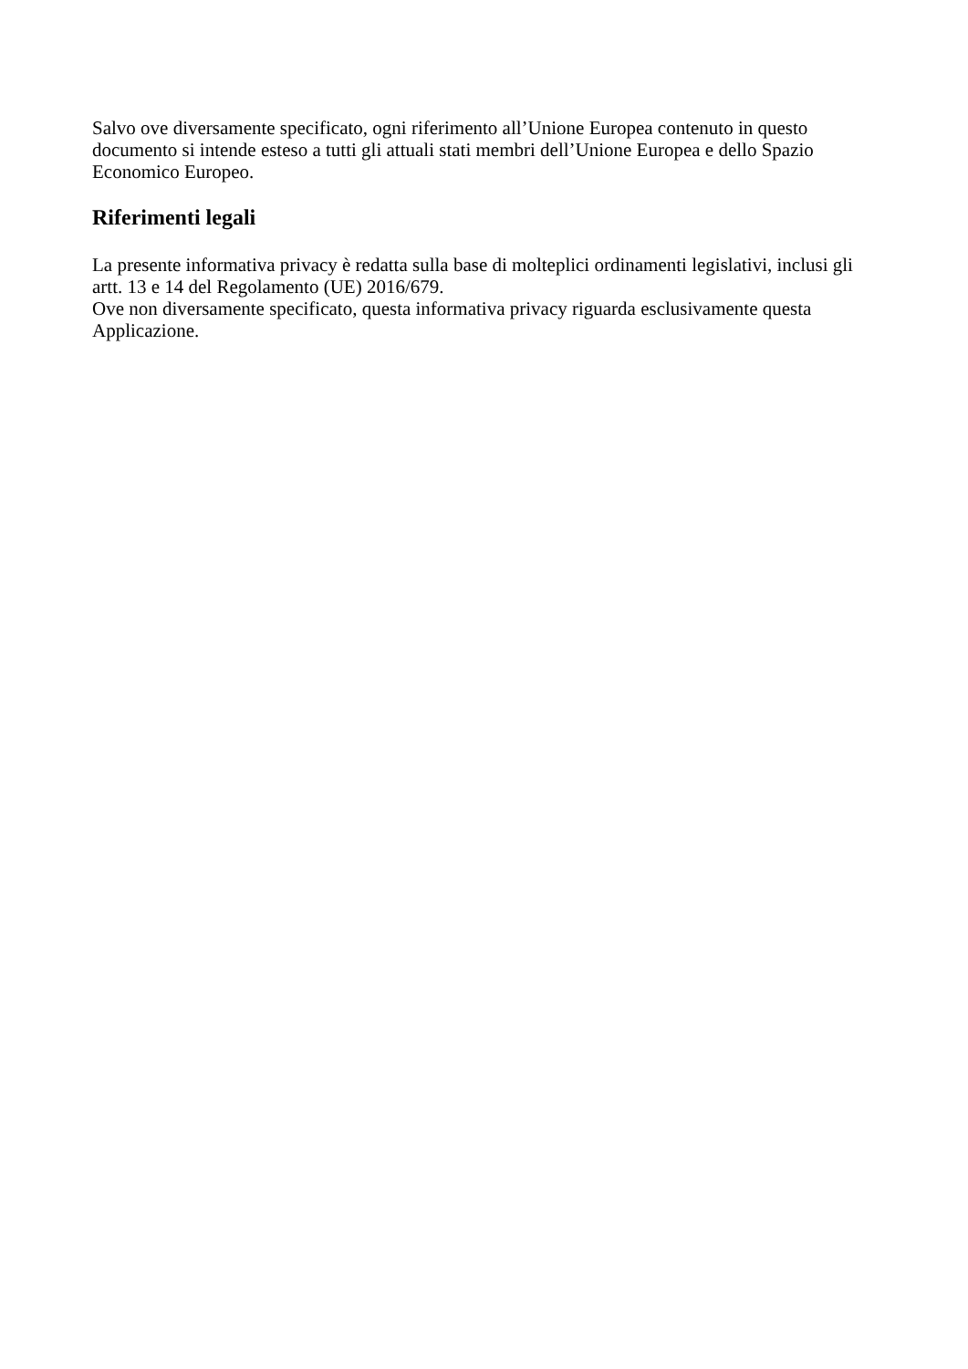Salvo ove diversamente specificato, ogni riferimento all’Unione Europea contenuto in questo
documento si intende esteso a tutti gli attuali stati membri dell’Unione Europea e dello Spazio
Economico Europeo.
Riferimenti legali
La presente informativa privacy è redatta sulla base di molteplici ordinamenti legislativi, inclusi gli
artt. 13 e 14 del Regolamento (UE) 2016/679.
Ove non diversamente specificato, questa informativa privacy riguarda esclusivamente questa
Applicazione.